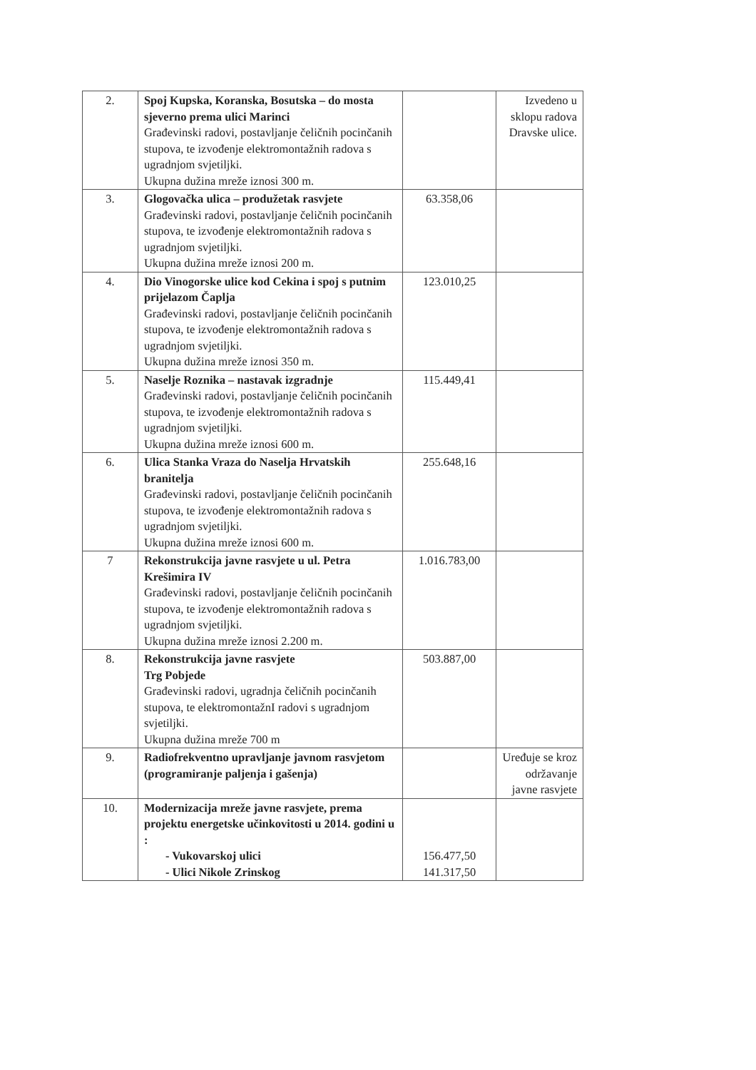| 2. | Spoj Kupska, Koranska, Bosutska – do mosta sjeverno prema ulici Marinci Građevinski radovi, postavljanje čeličnih pocinčanih stupova, te izvođenje elektromontažnih radova s ugradnjom svjetiljki. Ukupna dužina mreže iznosi 300 m. | | Izvedeno u sklopu radova Dravske ulice. |
| 3. | Glogovačka ulica – produžetak rasvjete Građevinski radovi, postavljanje čeličnih pocinčanih stupova, te izvođenje elektromontažnih radova s ugradnjom svjetiljki. Ukupna dužina mreže iznosi 200 m. | 63.358,06 | |
| 4. | Dio Vinogorske ulice kod Cekina i spoj s putnim prijelazom Čaplja Građevinski radovi, postavljanje čeličnih pocinčanih stupova, te izvođenje elektromontažnih radova s ugradnjom svjetiljki. Ukupna dužina mreže iznosi 350 m. | 123.010,25 | |
| 5. | Naselje Roznika – nastavak izgradnje Građevinski radovi, postavljanje čeličnih pocinčanih stupova, te izvođenje elektromontažnih radova s ugradnjom svjetiljki. Ukupna dužina mreže iznosi 600 m. | 115.449,41 | |
| 6. | Ulica Stanka Vraza do Naselja Hrvatskih branitelja Građevinski radovi, postavljanje čeličnih pocinčanih stupova, te izvođenje elektromontažnih radova s ugradnjom svjetiljki. Ukupna dužina mreže iznosi 600 m. | 255.648,16 | |
| 7 | Rekonstrukcija javne rasvjete u ul. Petra Krešimira IV Građevinski radovi, postavljanje čeličnih pocinčanih stupova, te izvođenje elektromontažnih radova s ugradnjom svjetiljki. Ukupna dužina mreže iznosi 2.200 m. | 1.016.783,00 | |
| 8. | Rekonstrukcija javne rasvjete Trg Pobjede Građevinski radovi, ugradnja čeličnih pocinčanih stupova, te elektromontažnI radovi s ugradnjom svjetiljki. Ukupna dužina mreže 700 m | 503.887,00 | |
| 9. | Radiofrekventno upravljanje javnom rasvjetom (programiranje paljenja i gašenja) | | Uređuje se kroz održavanje javne rasvjete |
| 10. | Modernizacija mreže javne rasvjete, prema projektu energetske učinkovitosti u 2014. godini u : - Vukovarskoj ulici - Ulici Nikole Zrinskog | 156.477,50 141.317,50 | |